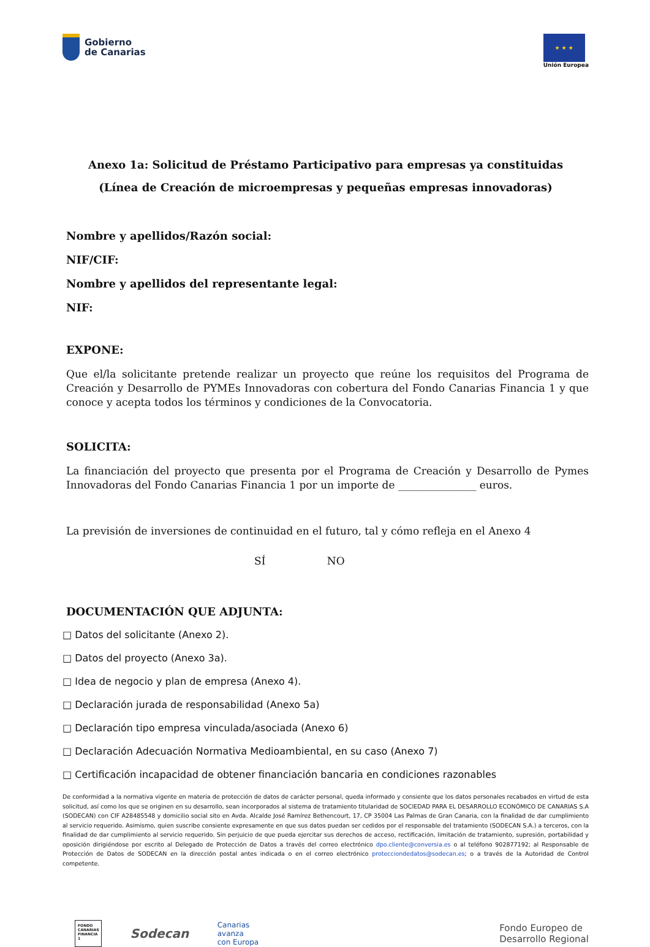Gobierno
de Canarias
★ ★ ★
Unión Europea
Anexo 1a: Solicitud de Préstamo Participativo para empresas ya constituidas
(Línea de Creación de microempresas y pequeñas empresas innovadoras)
Nombre y apellidos/Razón social:
NIF/CIF:
Nombre y apellidos del representante legal:
NIF:
EXPONE:
Que el/la solicitante pretende realizar un proyecto que reúne los requisitos del Programa de Creación y Desarrollo de PYMEs Innovadoras con cobertura del Fondo Canarias Financia 1 y que conoce y acepta todos los términos y condiciones de la Convocatoria.
SOLICITA:
La financiación del proyecto que presenta por el Programa de Creación y Desarrollo de Pymes Innovadoras del Fondo Canarias Financia 1 por un importe de _______________ euros.
La previsión de inversiones de continuidad en el futuro, tal y cómo refleja en el Anexo 4
SÍ NO
DOCUMENTACIÓN QUE ADJUNTA:
□ Datos del solicitante (Anexo 2).
□ Datos del proyecto (Anexo 3a).
□ Idea de negocio y plan de empresa (Anexo 4).
□ Declaración jurada de responsabilidad (Anexo 5a)
□ Declaración tipo empresa vinculada/asociada (Anexo 6)
□ Declaración Adecuación Normativa Medioambiental, en su caso (Anexo 7)
□ Certificación incapacidad de obtener financiación bancaria en condiciones razonables
De conformidad a la normativa vigente en materia de protección de datos de carácter personal, queda informado y consiente que los datos personales recabados en virtud de esta solicitud, así como los que se originen en su desarrollo, sean incorporados al sistema de tratamiento titularidad de SOCIEDAD PARA EL DESARROLLO ECONÓMICO DE CANARIAS S.A (SODECAN) con CIF A28485548 y domicilio social sito en Avda. Alcalde José Ramírez Bethencourt, 17, CP 35004 Las Palmas de Gran Canaria, con la finalidad de dar cumplimiento al servicio requerido. Asimismo, quien suscribe consiente expresamente en que sus datos puedan ser cedidos por el responsable del tratamiento (SODECAN S.A.) a terceros, con la finalidad de dar cumplimiento al servicio requerido. Sin perjuicio de que pueda ejercitar sus derechos de acceso, rectificación, limitación de tratamiento, supresión, portabilidad y oposición dirigiéndose por escrito al Delegado de Protección de Datos a través del correo electrónico dpo.cliente@conversia.es o al teléfono 902877192; al Responsable de Protección de Datos de SODECAN en la dirección postal antes indicada o en el correo electrónico protecciondedatos@sodecan.es; o a través de la Autoridad de Control competente.
FONDO CANARIAS FINANCIA 1
Sodecan
Canarias
avanza
con Europa
Fondo Europeo de
Desarrollo Regional